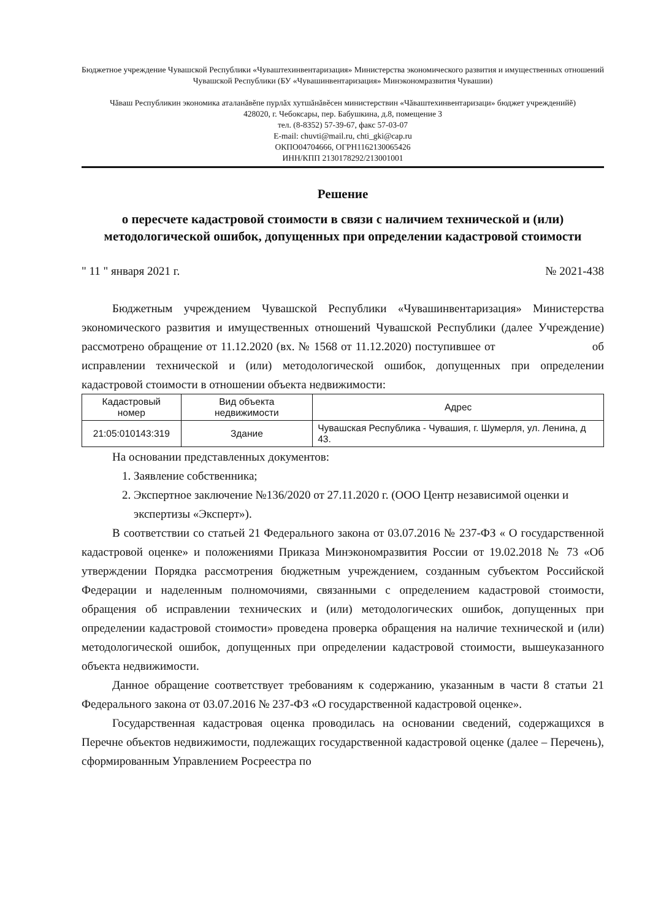Бюджетное учреждение Чувашской Республики «Чуваштехинвентаризация» Министерства экономического развития и имущественных отношений Чувашской Республики (БУ «Чувашинвентаризация» Минэкономразвития Чувашии)
Чăваш Республикин экономика аталанăвĕпе пурлăх хутшăнăвĕсен министерствин «Чăваштехинвентаризаци» бюджет учрежденийĕ)
428020, г. Чебоксары, пер. Бабушкина, д.8, помещение 3
тел. (8-8352) 57-39-67, факс 57-03-07
E-mail: chuvti@mail.ru, chti_gki@cap.ru
ОКПО04704666, ОГРН1162130065426
ИНН/КПП 2130178292/213001001
Решение
о пересчете кадастровой стоимости в связи с наличием технической и (или) методологической ошибок, допущенных при определении кадастровой стоимости
" 11 " января 2021 г. № 2021-438
Бюджетным учреждением Чувашской Республики «Чувашинвентаризация» Министерства экономического развития и имущественных отношений Чувашской Республики (далее Учреждение) рассмотрено обращение от 11.12.2020 (вх. № 1568 от 11.12.2020) поступившее от об исправлении технической и (или) методологической ошибок, допущенных при определении кадастровой стоимости в отношении объекта недвижимости:
| Кадастровый номер | Вид объекта недвижимости | Адрес |
| --- | --- | --- |
| 21:05:010143:319 | Здание | Чувашская Республика - Чувашия, г. Шумерля, ул. Ленина, д 43. |
На основании представленных документов:
1. Заявление собственника;
2. Экспертное заключение №136/2020 от 27.11.2020 г. (ООО Центр независимой оценки и экспертизы «Эксперт»).
В соответствии со статьей 21 Федерального закона от 03.07.2016 № 237-ФЗ « О государственной кадастровой оценке» и положениями Приказа Минэкономразвития России от 19.02.2018 № 73 «Об утверждении Порядка рассмотрения бюджетным учреждением, созданным субъектом Российской Федерации и наделенным полномочиями, связанными с определением кадастровой стоимости, обращения об исправлении технических и (или) методологических ошибок, допущенных при определении кадастровой стоимости» проведена проверка обращения на наличие технической и (или) методологической ошибок, допущенных при определении кадастровой стоимости, вышеуказанного объекта недвижимости.
Данное обращение соответствует требованиям к содержанию, указанным в части 8 статьи 21 Федерального закона от 03.07.2016 № 237-ФЗ «О государственной кадастровой оценке».
Государственная кадастровая оценка проводилась на основании сведений, содержащихся в Перечне объектов недвижимости, подлежащих государственной кадастровой оценке (далее – Перечень), сформированным Управлением Росреестра по